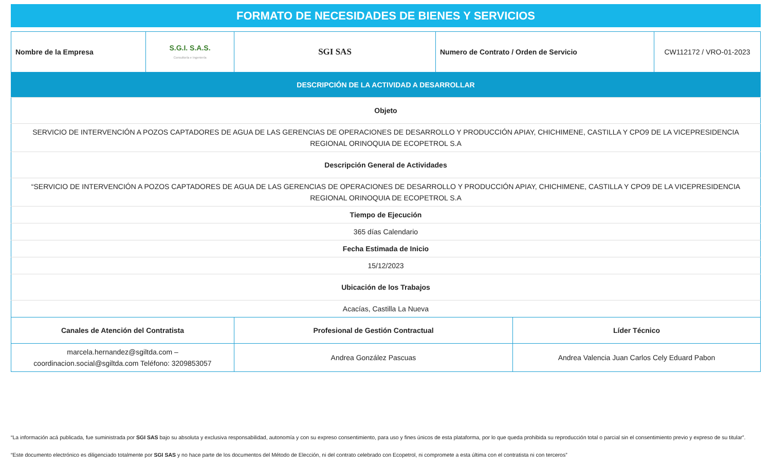FORMATO DE NECESIDADES DE BIENES Y SERVICIOS
| Nombre de la Empresa | S.G.I. S.A.S. Consultoría e Ingeniería | SGI SAS | Numero de Contrato / Orden de Servicio | CW112172 / VRO-01-2023 |
| DESCRIPCIÓN DE LA ACTIVIDAD A DESARROLLAR | | | | |
| Objeto | | | | |
| SERVICIO DE INTERVENCIÓN A POZOS CAPTADORES DE AGUA DE LAS GERENCIAS DE OPERACIONES DE DESARROLLO Y PRODUCCIÓN APIAY, CHICHIMENE, CASTILLA Y CPO9 DE LA VICEPRESIDENCIA REGIONAL ORINOQUIA DE ECOPETROL S.A | | | | |
| Descripción General de Actividades | | | | |
| “SERVICIO DE INTERVENCIÓN A POZOS CAPTADORES DE AGUA DE LAS GERENCIAS DE OPERACIONES DE DESARROLLO Y PRODUCCIÓN APIAY, CHICHIMENE, CASTILLA Y CPO9 DE LA VICEPRESIDENCIA REGIONAL ORINOQUIA DE ECOPETROL S.A | | | | |
| Tiempo de Ejecución | | | | |
| 365 días Calendario | | | | |
| Fecha Estimada de Inicio | | | | |
| 15/12/2023 | | | | |
| Ubicación de los Trabajos | | | | |
| Acacías, Castilla La Nueva | | | | |
| Canales de Atención del Contratista | Profesional de Gestión Contractual | Líder Técnico |
| marcela.hernandez@sgiltda.com – coordinacion.social@sgiltda.com Teléfono: 3209853057 | Andrea González Pascuas | Andrea Valencia Juan Carlos Cely Eduard Pabon |
“La información acá publicada, fue suministrada por SGI SAS bajo su absoluta y exclusiva responsabilidad, autonomía y con su expreso consentimiento, para uso y fines únicos de esta plataforma, por lo que queda prohibida su reproducción total o parcial sin el consentimiento previo y expreso de su titular”.
“Este documento electrónico es diligenciado totalmente por SGI SAS y no hace parte de los documentos del Método de Elección, ni del contrato celebrado con Ecopetrol, ni compromete a esta última con el contratista ni con terceros”